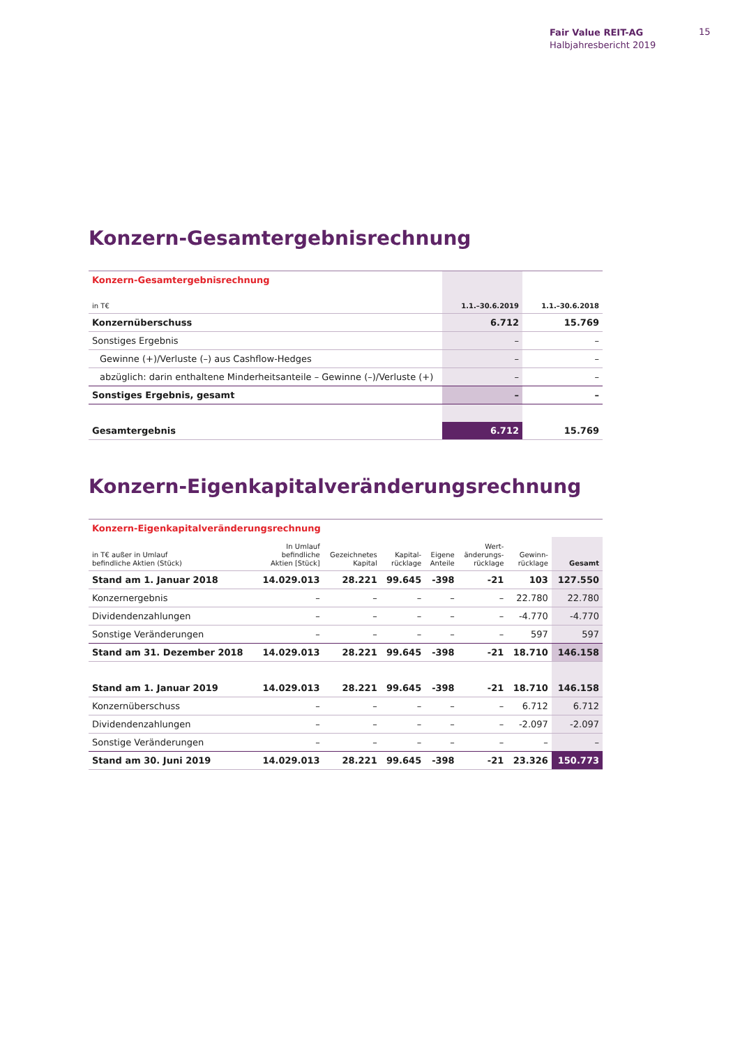Fair Value REIT-AG
Halbjahresbericht 2019
15
Konzern-Gesamtergebnisrechnung
| Konzern-Gesamtergebnisrechnung | | |
| in T€ | 1.1.–30.6.2019 | 1.1.–30.6.2018 |
| Konzernüberschuss | 6.712 | 15.769 |
| Sonstiges Ergebnis | – | – |
| Gewinne (+)/Verluste (–) aus Cashflow-Hedges | – | – |
| abzüglich: darin enthaltene Minderheitsanteile – Gewinne (–)/Verluste (+) | – | – |
| Sonstiges Ergebnis, gesamt | – | – |
| Gesamtergebnis | 6.712 | 15.769 |
Konzern-Eigenkapitalveränderungsrechnung
| Konzern-Eigenkapitalveränderungsrechnung | | | | | | | |
| in T€ außer in Umlauf befindliche Aktien (Stück) | In Umlauf befindliche Aktien [Stück] | Gezeichnetes Kapital | Kapital- rücklage | Eigene Anteile | Wert- änderungs- rücklage | Gewinn- rücklage | Gesamt |
| Stand am 1. Januar 2018 | 14.029.013 | 28.221 | 99.645 | -398 | -21 | 103 | 127.550 |
| Konzernergebnis | – | – | – | – | – | 22.780 | 22.780 |
| Dividendenzahlungen | – | – | – | – | – | -4.770 | -4.770 |
| Sonstige Veränderungen | – | – | – | – | – | 597 | 597 |
| Stand am 31. Dezember 2018 | 14.029.013 | 28.221 | 99.645 | -398 | -21 | 18.710 | 146.158 |
| Stand am 1. Januar 2019 | 14.029.013 | 28.221 | 99.645 | -398 | -21 | 18.710 | 146.158 |
| Konzernüberschuss | – | – | – | – | – | 6.712 | 6.712 |
| Dividendenzahlungen | – | – | – | – | – | -2.097 | -2.097 |
| Sonstige Veränderungen | – | – | – | – | – | – | – |
| Stand am 30. Juni 2019 | 14.029.013 | 28.221 | 99.645 | -398 | -21 | 23.326 | 150.773 |